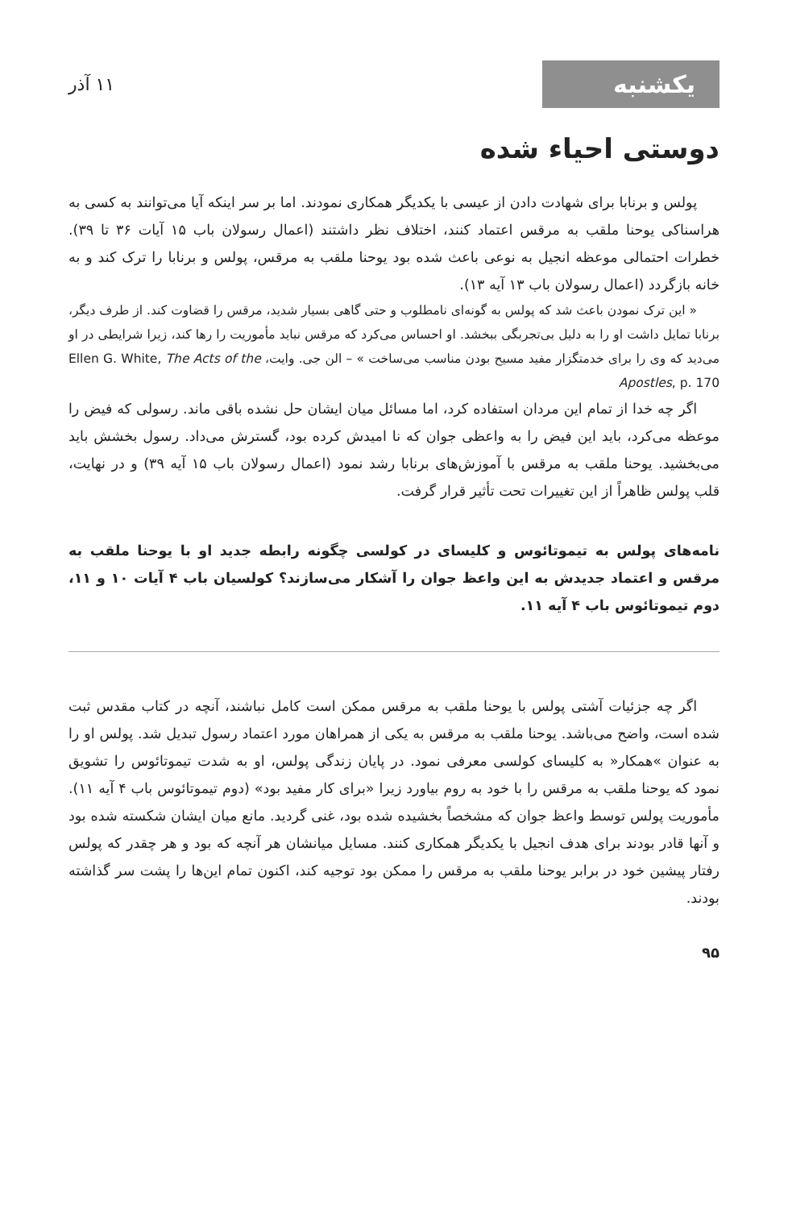یکشنبه
۱۱ آذر
دوستی احیاء شده
پولس و برنابا برای شهادت دادن از عیسی با یکدیگر همکاری نمودند. اما بر سر اینکه آیا می‌توانند به کسی به هراسناکی یوحنا ملقب به مرقس اعتماد کنند، اختلاف نظر داشتند (اعمال رسولان باب ۱۵ آیات ۳۶ تا ۳۹). خطرات احتمالی موعظه انجیل به نوعی باعث شده بود یوحنا ملقب به مرقس، پولس و برنابا را ترک کند و به خانه بازگردد (اعمال رسولان باب ۱۳ آیه ۱۳).
« این ترک نمودن باعث شد که پولس به گونه‌ای نامطلوب و حتی گاهی بسیار شدید، مرقس را قضاوت کند. از طرف دیگر، برنابا تمایل داشت او را به دلیل بی‌تجربگی ببخشد. او احساس می‌کرد که مرقس نباید مأموریت را رها کند، زیرا شرایطی در او می‌دید که وی را برای خدمتگزار مفید مسیح بودن مناسب می‌ساخت » – الن جی. وایت، Ellen G. White, The Acts of the Apostles, p. 170
اگر چه خدا از تمام این مردان استفاده کرد، اما مسائل میان ایشان حل نشده باقی ماند. رسولی که فیض را موعظه می‌کرد، باید این فیض را به واعظی جوان که نا امیدش کرده بود، گسترش می‌داد. رسول بخشش باید می‌بخشید. یوحنا ملقب به مرقس با آموزش‌های برنابا رشد نمود (اعمال رسولان باب ۱۵ آیه ۳۹) و در نهایت، قلب پولس ظاهراً از این تغییرات تحت تأثیر قرار گرفت.
نامه‌های پولس به تیموتائوس و کلیسای در کولسی چگونه رابطه جدید او با یوحنا ملقب به مرقس و اعتماد جدیدش به این واعظ جوان را آشکار می‌سازند؟ کولسیان باب ۴ آیات ۱۰ و ۱۱، دوم تیموتائوس باب ۴ آیه ۱۱.
اگر چه جزئیات آشتی پولس با یوحنا ملقب به مرقس ممکن است کامل نباشند، آنچه در کتاب مقدس ثبت شده است، واضح می‌باشد. یوحنا ملقب به مرقس به یکی از همراهان مورد اعتماد رسول تبدیل شد. پولس او را به عنوان »همکار« به کلیسای کولسی معرفی نمود. در پایان زندگی پولس، او به شدت تیموتائوس را تشویق نمود که یوحنا ملقب به مرقس را با خود به روم بیاورد زیرا «برای کار مفید بود» (دوم تیموتائوس باب ۴ آیه ۱۱). مأموریت پولس توسط واعظ جوان که مشخصاً بخشیده شده بود، غنی گردید. مانع میان ایشان شکسته شده بود و آنها قادر بودند برای هدف انجیل با یکدیگر همکاری کنند. مسایل میانشان هر آنچه که بود و هر چقدر که پولس رفتار پیشین خود در برابر یوحنا ملقب به مرقس را ممکن بود توجیه کند، اکنون تمام این‌ها را پشت سر گذاشته بودند.
۹۵